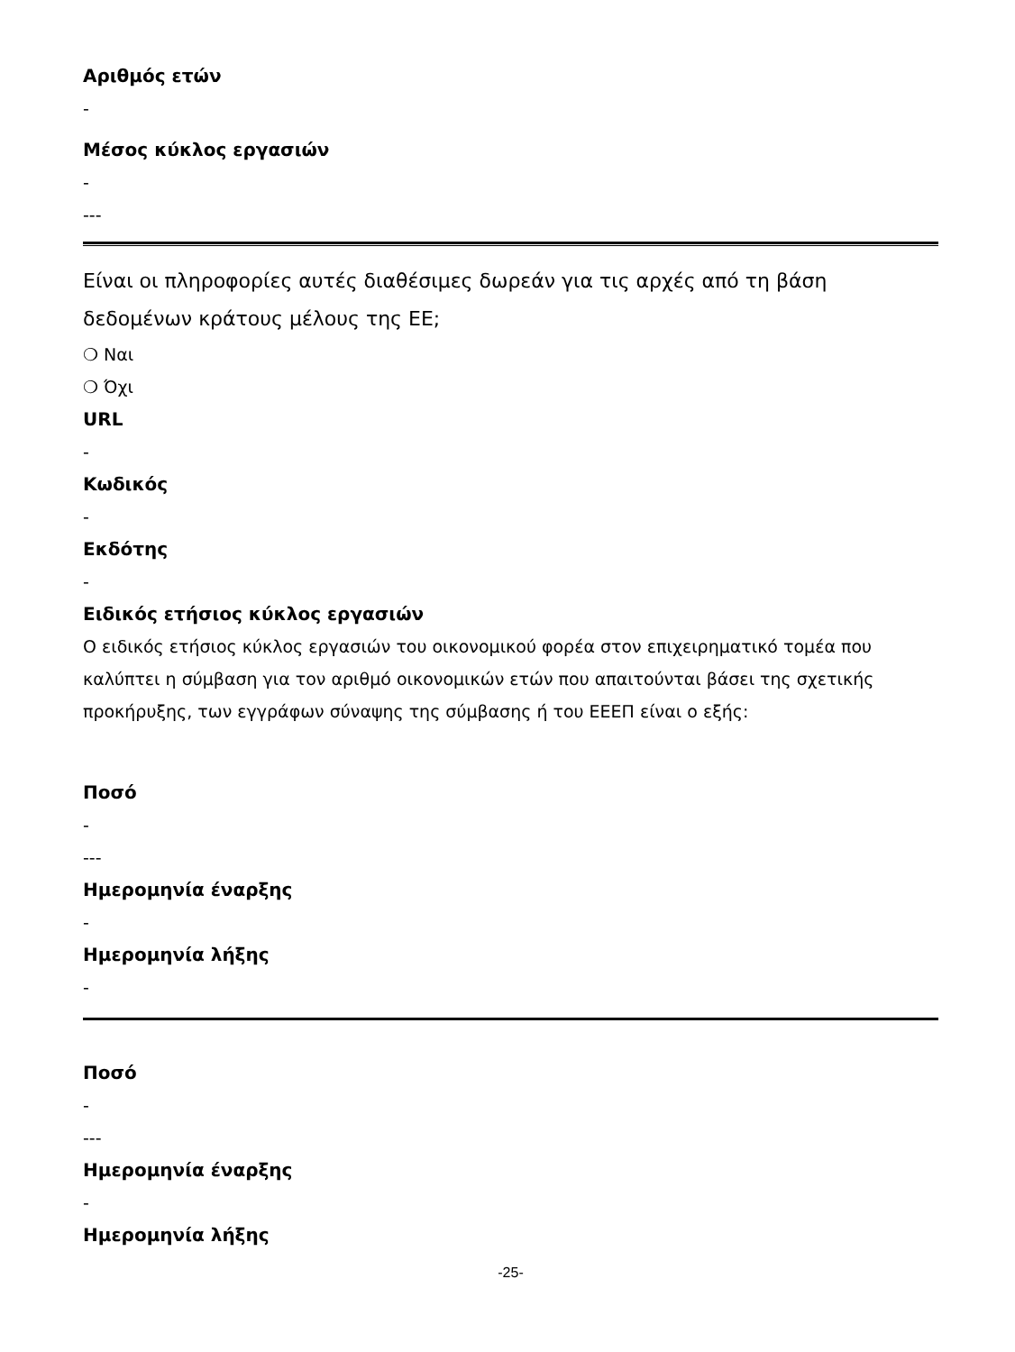Αριθμός ετών
-
Μέσος κύκλος εργασιών
-
---
Είναι οι πληροφορίες αυτές διαθέσιμες δωρεάν για τις αρχές από τη βάση δεδομένων κράτους μέλους της ΕΕ;
❍ Ναι
❍ Όχι
URL
-
Κωδικός
-
Εκδότης
-
Ειδικός ετήσιος κύκλος εργασιών
Ο ειδικός ετήσιος κύκλος εργασιών του οικονομικού φορέα στον επιχειρηματικό τομέα που καλύπτει η σύμβαση για τον αριθμό οικονομικών ετών που απαιτούνται βάσει της σχετικής προκήρυξης, των εγγράφων σύναψης της σύμβασης ή του ΕΕΕΠ είναι ο εξής:
Ποσό
-
---
Ημερομηνία έναρξης
-
Ημερομηνία λήξης
-
Ποσό
-
---
Ημερομηνία έναρξης
-
Ημερομηνία λήξης
-25-